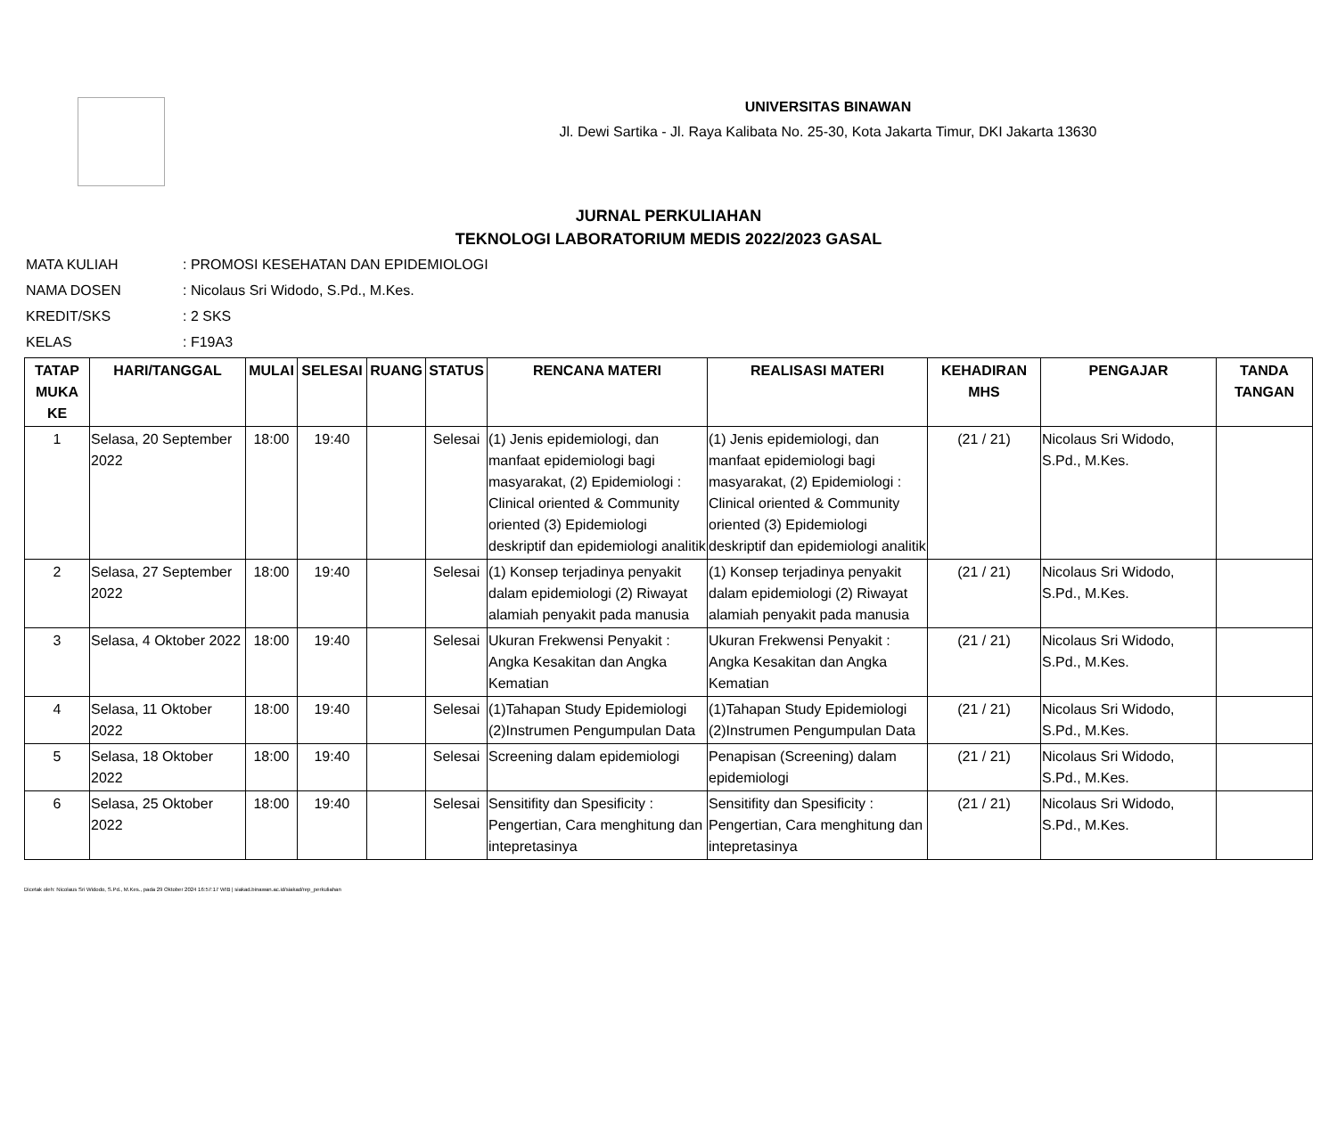UNIVERSITAS BINAWAN
Jl. Dewi Sartika - Jl. Raya Kalibata No. 25-30, Kota Jakarta Timur, DKI Jakarta 13630
JURNAL PERKULIAHAN
TEKNOLOGI LABORATORIUM MEDIS 2022/2023 GASAL
| MATA KULIAH | : PROMOSI KESEHATAN DAN EPIDEMIOLOGI |
| NAMA DOSEN | : Nicolaus Sri Widodo, S.Pd., M.Kes. |
| KREDIT/SKS | : 2 SKS |
| KELAS | : F19A3 |
| TATAP MUKA KE | HARI/TANGGAL | MULAI | SELESAI | RUANG | STATUS | RENCANA MATERI | REALISASI MATERI | KEHADIRAN MHS | PENGAJAR | TANDA TANGAN |
| --- | --- | --- | --- | --- | --- | --- | --- | --- | --- | --- |
| 1 | Selasa, 20 September 2022 | 18:00 | 19:40 | | Selesai | (1) Jenis epidemiologi, dan manfaat epidemiologi bagi masyarakat, (2) Epidemiologi : Clinical oriented & Community oriented (3) Epidemiologi deskriptif dan epidemiologi analitik | (1) Jenis epidemiologi, dan manfaat epidemiologi bagi masyarakat, (2) Epidemiologi : Clinical oriented & Community oriented (3) Epidemiologi deskriptif dan epidemiologi analitik | (21 / 21) | Nicolaus Sri Widodo, S.Pd., M.Kes. | |
| 2 | Selasa, 27 September 2022 | 18:00 | 19:40 | | Selesai | (1) Konsep terjadinya penyakit dalam epidemiologi (2) Riwayat alamiah penyakit pada manusia | (1) Konsep terjadinya penyakit dalam epidemiologi (2) Riwayat alamiah penyakit pada manusia | (21 / 21) | Nicolaus Sri Widodo, S.Pd., M.Kes. | |
| 3 | Selasa, 4 Oktober 2022 | 18:00 | 19:40 | | Selesai | Ukuran Frekwensi Penyakit : Angka Kesakitan dan Angka Kematian | Ukuran Frekwensi Penyakit : Angka Kesakitan dan Angka Kematian | (21 / 21) | Nicolaus Sri Widodo, S.Pd., M.Kes. | |
| 4 | Selasa, 11 Oktober 2022 | 18:00 | 19:40 | | Selesai | (1)Tahapan Study Epidemiologi (2)Instrumen Pengumpulan Data | (1)Tahapan Study Epidemiologi (2)Instrumen Pengumpulan Data | (21 / 21) | Nicolaus Sri Widodo, S.Pd., M.Kes. | |
| 5 | Selasa, 18 Oktober 2022 | 18:00 | 19:40 | | Selesai | Screening dalam epidemiologi | Penapisan (Screening) dalam epidemiologi | (21 / 21) | Nicolaus Sri Widodo, S.Pd., M.Kes. | |
| 6 | Selasa, 25 Oktober 2022 | 18:00 | 19:40 | | Selesai | Sensitifity dan Spesificity : Pengertian, Cara menghitung dan intepretasinya | Sensitifity dan Spesificity : Pengertian, Cara menghitung dan intepretasinya | (21 / 21) | Nicolaus Sri Widodo, S.Pd., M.Kes. | |
Dicetak oleh: Nicolaus Sri Widodo, S.Pd., M.Kes., pada 29 Oktober 2024 16:57:17 WIB | siakad.binawan.ac.id/siakad/rep_perkuliahan